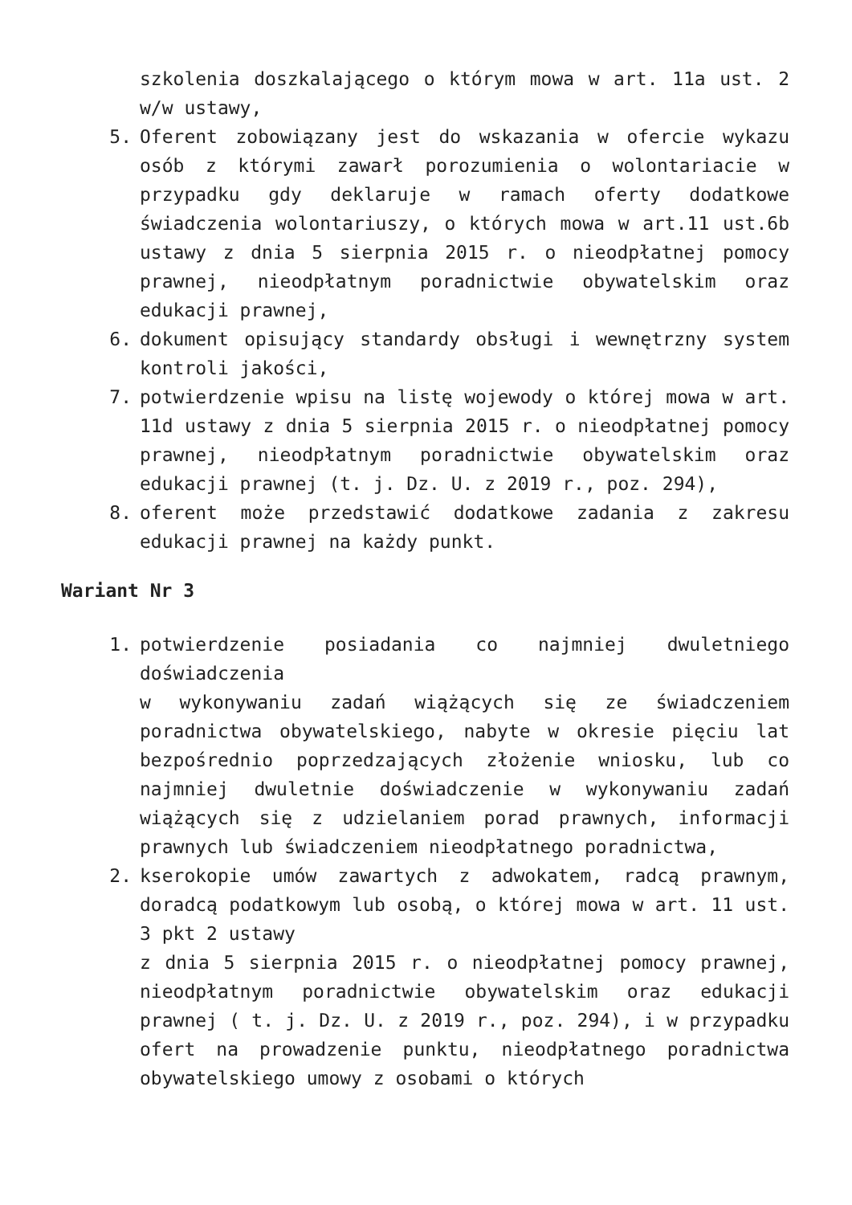szkolenia doszkalającego o którym mowa w art. 11a ust. 2 w/w ustawy,
5. Oferent zobowiązany jest do wskazania w ofercie wykazu osób z którymi zawarł porozumienia o wolontariacie w przypadku gdy deklaruje w ramach oferty dodatkowe świadczenia wolontariuszy, o których mowa w art.11 ust.6b ustawy z dnia 5 sierpnia 2015 r. o nieodpłatnej pomocy prawnej, nieodpłatnym poradnictwie obywatelskim oraz edukacji prawnej,
6. dokument opisujący standardy obsługi i wewnętrzny system kontroli jakości,
7. potwierdzenie wpisu na listę wojewody o której mowa w art. 11d ustawy z dnia 5 sierpnia 2015 r. o nieodpłatnej pomocy prawnej, nieodpłatnym poradnictwie obywatelskim oraz edukacji prawnej (t. j. Dz. U. z 2019 r., poz. 294),
8. oferent może przedstawić dodatkowe zadania z zakresu edukacji prawnej na każdy punkt.
Wariant Nr 3
1. potwierdzenie posiadania co najmniej dwuletniego doświadczenia
w wykonywaniu zadań wiążących się ze świadczeniem poradnictwa obywatelskiego, nabyte w okresie pięciu lat bezpośrednio poprzedzających złożenie wniosku, lub co najmniej dwuletnie doświadczenie w wykonywaniu zadań wiążących się z udzielaniem porad prawnych, informacji prawnych lub świadczeniem nieodpłatnego poradnictwa,
2. kserokopie umów zawartych z adwokatem, radcą prawnym, doradcą podatkowym lub osobą, o której mowa w art. 11 ust. 3 pkt 2 ustawy
z dnia 5 sierpnia 2015 r. o nieodpłatnej pomocy prawnej, nieodpłatnym poradnictwie obywatelskim oraz edukacji prawnej ( t. j. Dz. U. z 2019 r., poz. 294), i w przypadku ofert na prowadzenie punktu, nieodpłatnego poradnictwa obywatelskiego umowy z osobami o których